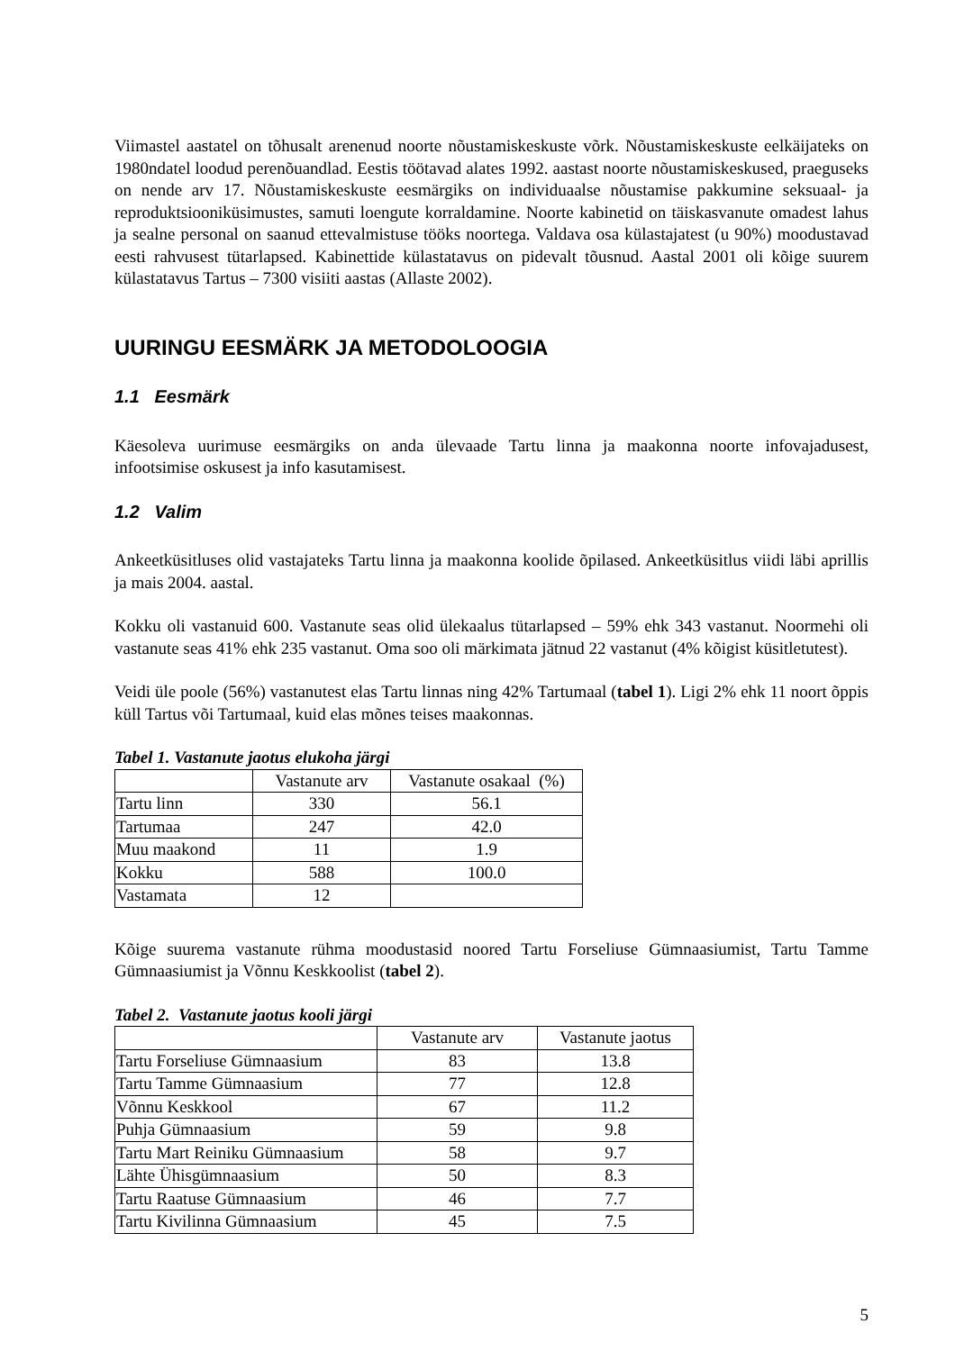Viimastel aastatel on tõhusalt arenenud noorte nõustamiskeskuste võrk. Nõustamiskeskuste eelkäijateks on 1980ndatel loodud perenõuandlad. Eestis töötavad alates 1992. aastast noorte nõustamiskeskused, praeguseks on nende arv 17. Nõustamiskeskuste eesmärgiks on individuaalse nõustamise pakkumine seksuaal- ja reproduktsiooniküsimustes, samuti loengute korraldamine. Noorte kabinetid on täiskasvanute omadest lahus ja sealne personal on saanud ettevalmistuse tööks noortega. Valdava osa külastajatest (u 90%) moodustavad eesti rahvusest tütarlapsed. Kabinettide külastatavus on pidevalt tõusnud. Aastal 2001 oli kõige suurem külastatavus Tartus – 7300 visiiti aastas (Allaste 2002).
UURINGU EESMÄRK JA METODOLOOGIA
1.1 Eesmärk
Käesoleva uurimuse eesmärgiks on anda ülevaade Tartu linna ja maakonna noorte infovajadusest, infootsimise oskusest ja info kasutamisest.
1.2 Valim
Ankeetküsitluses olid vastajateks Tartu linna ja maakonna koolide õpilased. Ankeetküsitlus viidi läbi aprillis ja mais 2004. aastal.
Kokku oli vastanuid 600. Vastanute seas olid ülekaalus tütarlapsed – 59% ehk 343 vastanut. Noormehi oli vastanute seas 41% ehk 235 vastanut. Oma soo oli märkimata jätnud 22 vastanut (4% kõigist küsitletutest).
Veidi üle poole (56%) vastanutest elas Tartu linnas ning 42% Tartumaal (tabel 1). Ligi 2% ehk 11 noort õppis küll Tartus või Tartumaal, kuid elas mõnes teises maakonnas.
Tabel 1. Vastanute jaotus elukoha järgi
| | Vastanute arv | Vastanute osakaal (%) |
| Tartu linn | 330 | 56.1 |
| Tartumaa | 247 | 42.0 |
| Muu maakond | 11 | 1.9 |
| Kokku | 588 | 100.0 |
| Vastamata | 12 | |
Kõige suurema vastanute rühma moodustasid noored Tartu Forseliuse Gümnaasiumist, Tartu Tamme Gümnaasiumist ja Võnnu Keskkoolist (tabel 2).
Tabel 2. Vastanute jaotus kooli järgi
| | Vastanute arv | Vastanute jaotus |
| Tartu Forseliuse Gümnaasium | 83 | 13.8 |
| Tartu Tamme Gümnaasium | 77 | 12.8 |
| Võnnu Keskkool | 67 | 11.2 |
| Puhja Gümnaasium | 59 | 9.8 |
| Tartu Mart Reiniku Gümnaasium | 58 | 9.7 |
| Lähte Ühisgümnaasium | 50 | 8.3 |
| Tartu Raatuse Gümnaasium | 46 | 7.7 |
| Tartu Kivilinna Gümnaasium | 45 | 7.5 |
5